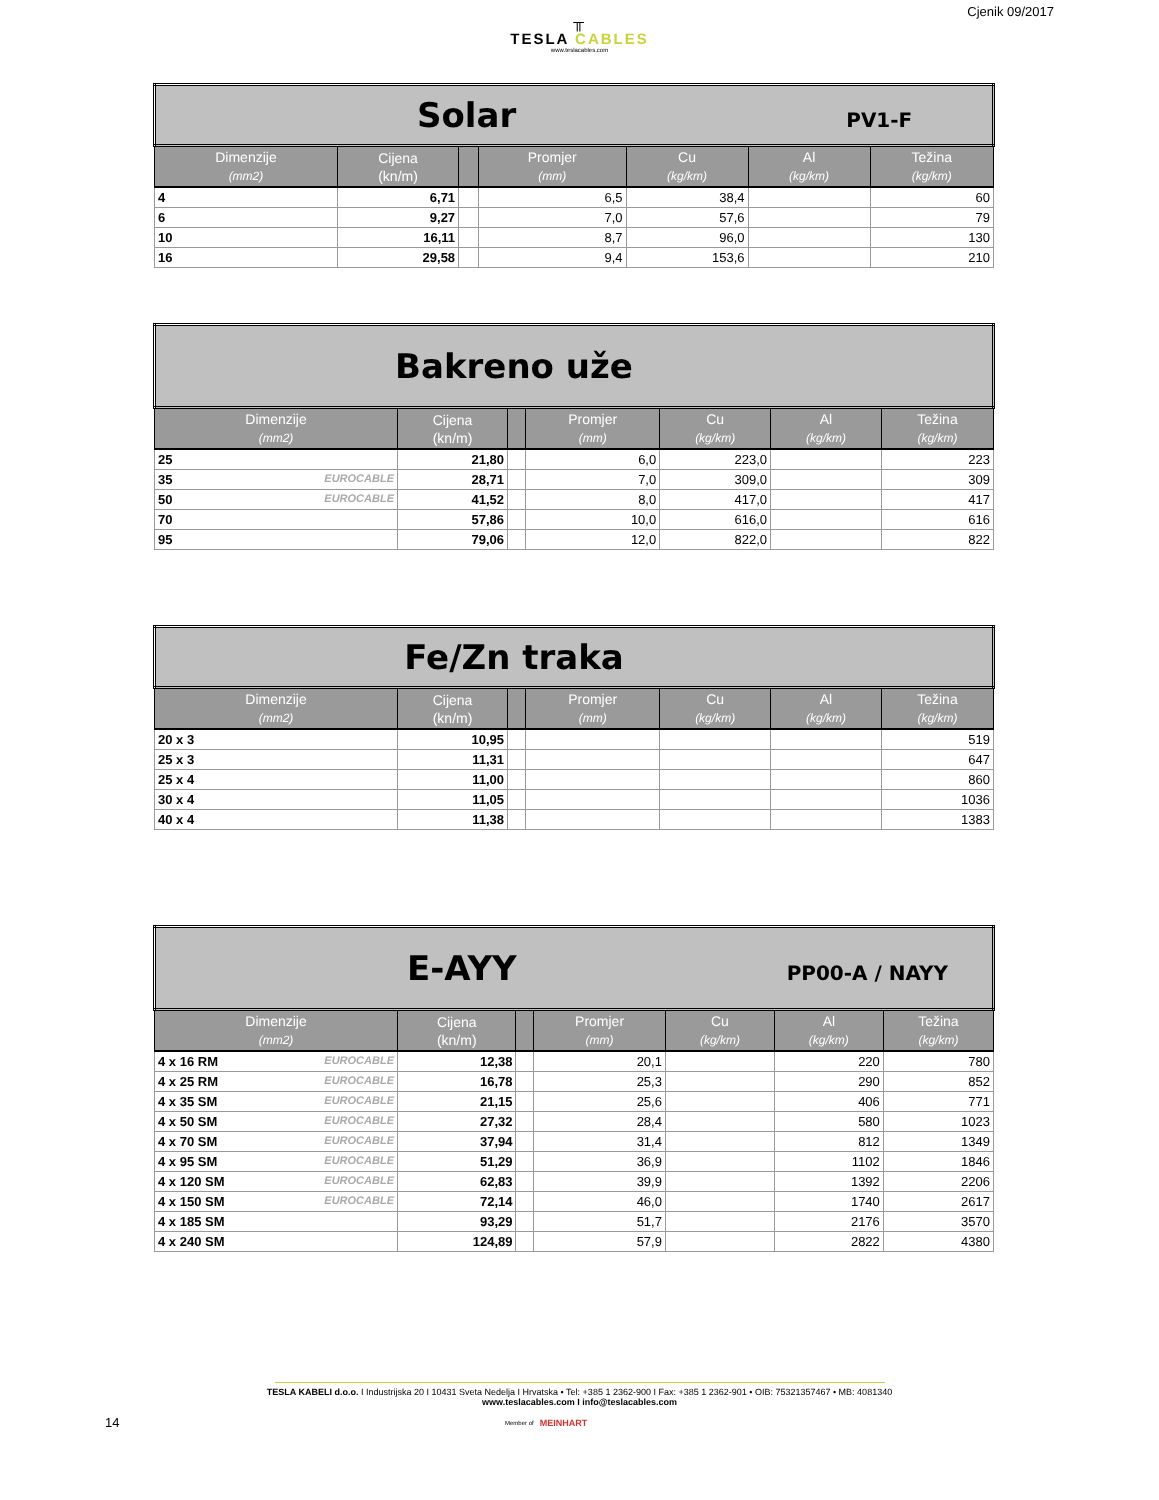Cjenik 09/2017
╥
TESLA CABLES
www.teslacables.com
| Solar PV1-F | | | | | | |
| Dimenzije (mm2) | Cijena (kn/m) | | Promjer (mm) | Cu (kg/km) | Al (kg/km) | Težina (kg/km) |
| 4 | 6,71 | | 6,5 | 38,4 | | 60 |
| 6 | 9,27 | | 7,0 | 57,6 | | 79 |
| 10 | 16,11 | | 8,7 | 96,0 | | 130 |
| 16 | 29,58 | | 9,4 | 153,6 | | 210 |
| Bakreno uže | | | | | | |
| Dimenzije (mm2) | Cijena (kn/m) | | Promjer (mm) | Cu (kg/km) | Al (kg/km) | Težina (kg/km) |
| 25 | 21,80 | | 6,0 | 223,0 | | 223 |
| 35 EUROCABLE | 28,71 | | 7,0 | 309,0 | | 309 |
| 50 EUROCABLE | 41,52 | | 8,0 | 417,0 | | 417 |
| 70 | 57,86 | | 10,0 | 616,0 | | 616 |
| 95 | 79,06 | | 12,0 | 822,0 | | 822 |
| Fe/Zn traka | | | | | | |
| Dimenzije (mm2) | Cijena (kn/m) | | Promjer (mm) | Cu (kg/km) | Al (kg/km) | Težina (kg/km) |
| 20 x 3 | 10,95 | | | | | 519 |
| 25 x 3 | 11,31 | | | | | 647 |
| 25 x 4 | 11,00 | | | | | 860 |
| 30 x 4 | 11,05 | | | | | 1036 |
| 40 x 4 | 11,38 | | | | | 1383 |
| E-AYY PP00-A / NAYY | | | | | | |
| Dimenzije (mm2) | Cijena (kn/m) | | Promjer (mm) | Cu (kg/km) | Al (kg/km) | Težina (kg/km) |
| 4 x 16 RM EUROCABLE | 12,38 | | 20,1 | | 220 | 780 |
| 4 x 25 RM EUROCABLE | 16,78 | | 25,3 | | 290 | 852 |
| 4 x 35 SM EUROCABLE | 21,15 | | 25,6 | | 406 | 771 |
| 4 x 50 SM EUROCABLE | 27,32 | | 28,4 | | 580 | 1023 |
| 4 x 70 SM EUROCABLE | 37,94 | | 31,4 | | 812 | 1349 |
| 4 x 95 SM EUROCABLE | 51,29 | | 36,9 | | 1102 | 1846 |
| 4 x 120 SM EUROCABLE | 62,83 | | 39,9 | | 1392 | 2206 |
| 4 x 150 SM EUROCABLE | 72,14 | | 46,0 | | 1740 | 2617 |
| 4 x 185 SM | 93,29 | | 51,7 | | 2176 | 3570 |
| 4 x 240 SM | 124,89 | | 57,9 | | 2822 | 4380 |
TESLA KABELI d.o.o. I Industrijska 20 I 10431 Sveta Nedelja I Hrvatska • Tel: +385 1 2362-900 I Fax: +385 1 2362-901 • OIB: 75321357467 • MB: 4081340
www.teslacables.com I info@teslacables.com
14 Member of MEINHART